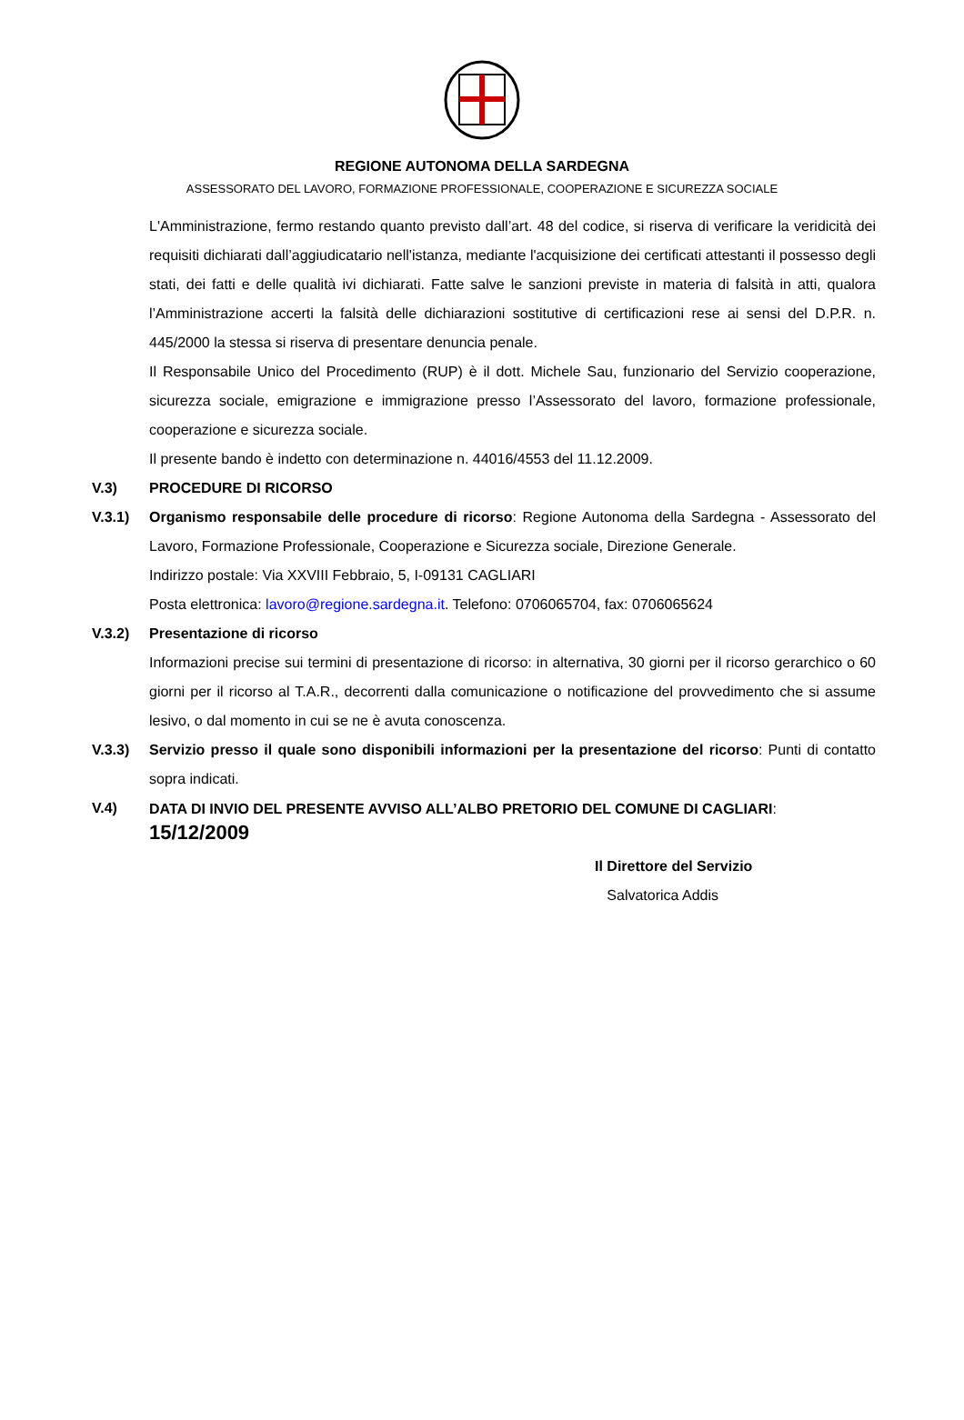REGIONE AUTONOMA DELLA SARDEGNA
ASSESSORATO DEL LAVORO, FORMAZIONE PROFESSIONALE, COOPERAZIONE E SICUREZZA SOCIALE
L'Amministrazione, fermo restando quanto previsto dall’art. 48 del codice, si riserva di verificare la veridicità dei requisiti dichiarati dall’aggiudicatario nell'istanza, mediante l'acquisizione dei certificati attestanti il possesso degli stati, dei fatti e delle qualità ivi dichiarati. Fatte salve le sanzioni previste in materia di falsità in atti, qualora l’Amministrazione accerti la falsità delle dichiarazioni sostitutive di certificazioni rese ai sensi del D.P.R. n. 445/2000 la stessa si riserva di presentare denuncia penale.
Il Responsabile Unico del Procedimento (RUP) è il dott. Michele Sau, funzionario del Servizio cooperazione, sicurezza sociale, emigrazione e immigrazione presso l’Assessorato del lavoro, formazione professionale, cooperazione e sicurezza sociale.
Il presente bando è indetto con determinazione n. 44016/4553 del 11.12.2009.
V.3) PROCEDURE DI RICORSO
V.3.1) Organismo responsabile delle procedure di ricorso: Regione Autonoma della Sardegna - Assessorato del Lavoro, Formazione Professionale, Cooperazione e Sicurezza sociale, Direzione Generale.
Indirizzo postale: Via XXVIII Febbraio, 5, I-09131 CAGLIARI
Posta elettronica: lavoro@regione.sardegna.it. Telefono: 0706065704, fax: 0706065624
V.3.2) Presentazione di ricorso
Informazioni precise sui termini di presentazione di ricorso: in alternativa, 30 giorni per il ricorso gerarchico o 60 giorni per il ricorso al T.A.R., decorrenti dalla comunicazione o notificazione del provvedimento che si assume lesivo, o dal momento in cui se ne è avuta conoscenza.
V.3.3) Servizio presso il quale sono disponibili informazioni per la presentazione del ricorso: Punti di contatto sopra indicati.
V.4)
DATA DI INVIO DEL PRESENTE AVVISO ALL’ALBO PRETORIO DEL COMUNE DI CAGLIARI:
15/12/2009
Il Direttore del Servizio
Salvatorica Addis